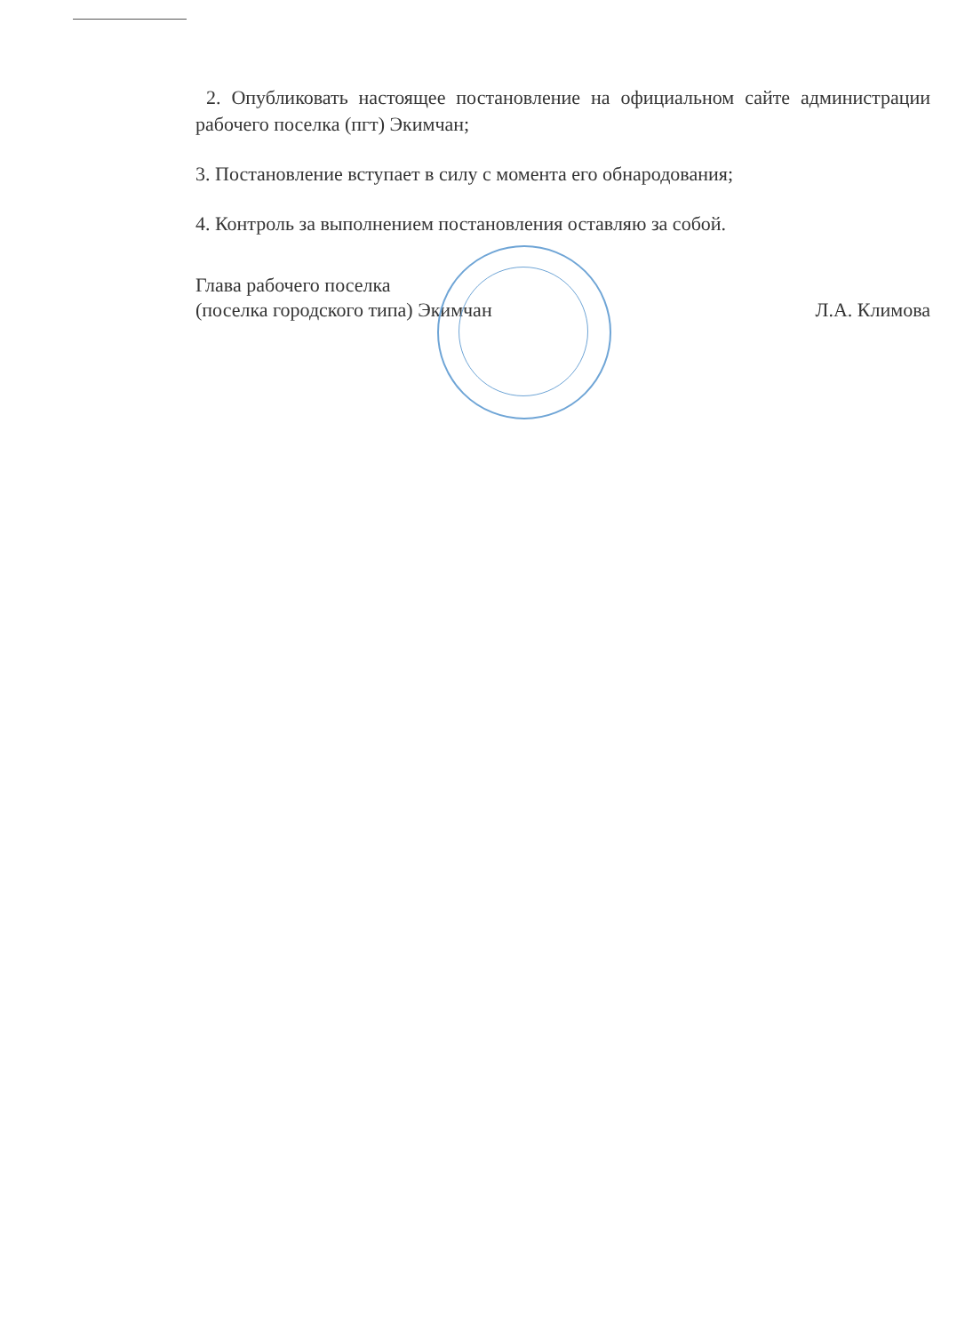2. Опубликовать настоящее постановление на официальном сайте администрации рабочего поселка (пгт) Экимчан;
3. Постановление вступает в силу с момента его обнародования;
4. Контроль за выполнением постановления оставляю за собой.
Глава рабочего поселка
(поселка городского типа) Экимчан
Л.А. Климова